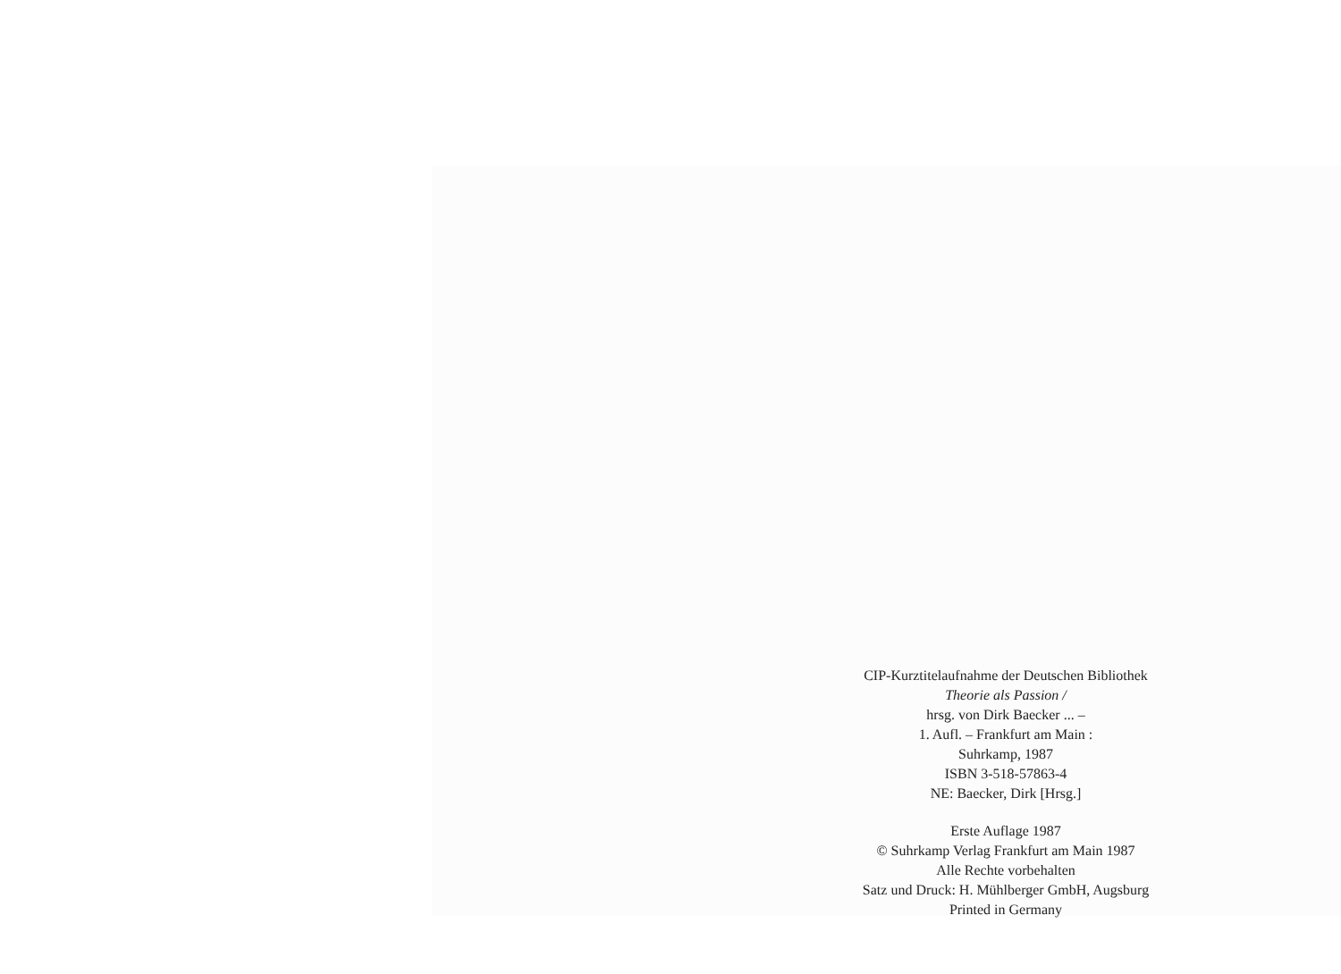CIP-Kurztitelaufnahme der Deutschen Bibliothek
Theorie als Passion /
hrsg. von Dirk Baecker ... –
1. Aufl. – Frankfurt am Main :
Suhrkamp, 1987
ISBN 3-518-57863-4
NE: Baecker, Dirk [Hrsg.]
Erste Auflage 1987
© Suhrkamp Verlag Frankfurt am Main 1987
Alle Rechte vorbehalten
Satz und Druck: H. Mühlberger GmbH, Augsburg
Printed in Germany